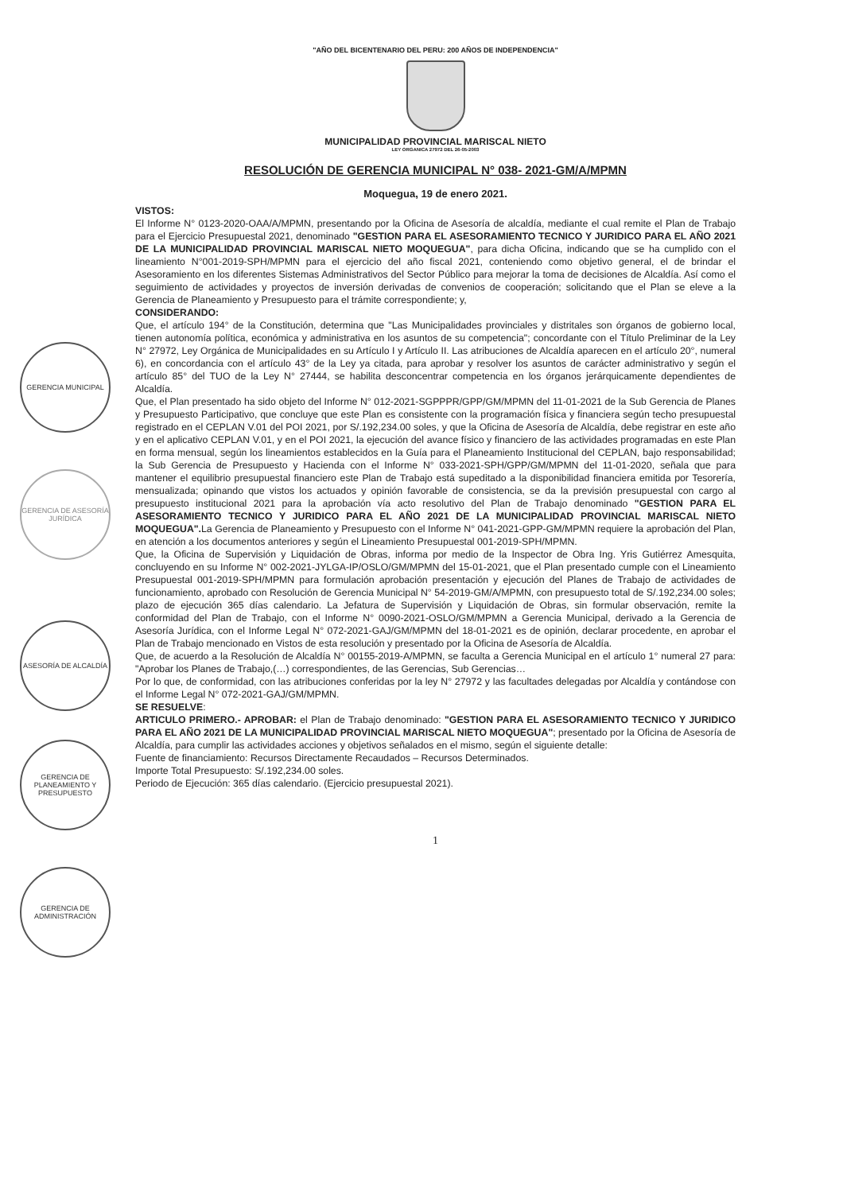GERENCIA MUNICIPAL
GERENCIA DE ASESORÍA JURÍDICA
ASESORÍA DE ALCALDÍA
GERENCIA DE PLANEAMIENTO Y PRESUPUESTO
GERENCIA DE ADMINISTRACIÓN
"AÑO DEL BICENTENARIO DEL PERU: 200 AÑOS DE INDEPENDENCIA"
MUNICIPALIDAD PROVINCIAL MARISCAL NIETO
LEY ORGANICA 27972 DEL 26-05-2003
RESOLUCIÓN DE GERENCIA MUNICIPAL N° 038- 2021-GM/A/MPMN
Moquegua, 19 de enero 2021.
VISTOS:
El Informe N° 0123-2020-OAA/A/MPMN, presentando por la Oficina de Asesoría de alcaldía, mediante el cual remite el Plan de Trabajo para el Ejercicio Presupuestal 2021, denominado "GESTION PARA EL ASESORAMIENTO TECNICO Y JURIDICO PARA EL AÑO 2021 DE LA MUNICIPALIDAD PROVINCIAL MARISCAL NIETO MOQUEGUA", para dicha Oficina, indicando que se ha cumplido con el lineamiento N°001-2019-SPH/MPMN para el ejercicio del año fiscal 2021, conteniendo como objetivo general, el de brindar el Asesoramiento en los diferentes Sistemas Administrativos del Sector Público para mejorar la toma de decisiones de Alcaldía. Así como el seguimiento de actividades y proyectos de inversión derivadas de convenios de cooperación; solicitando que el Plan se eleve a la Gerencia de Planeamiento y Presupuesto para el trámite correspondiente; y,
CONSIDERANDO:
Que, el artículo 194° de la Constitución, determina que "Las Municipalidades provinciales y distritales son órganos de gobierno local, tienen autonomía política, económica y administrativa en los asuntos de su competencia"; concordante con el Título Preliminar de la Ley N° 27972, Ley Orgánica de Municipalidades en su Artículo I y Artículo II. Las atribuciones de Alcaldía aparecen en el artículo 20°, numeral 6), en concordancia con el artículo 43° de la Ley ya citada, para aprobar y resolver los asuntos de carácter administrativo y según el artículo 85° del TUO de la Ley N° 27444, se habilita desconcentrar competencia en los órganos jerárquicamente dependientes de Alcaldía.
Que, el Plan presentado ha sido objeto del Informe N° 012-2021-SGPPPR/GPP/GM/MPMN del 11-01-2021 de la Sub Gerencia de Planes y Presupuesto Participativo, que concluye que este Plan es consistente con la programación física y financiera según techo presupuestal registrado en el CEPLAN V.01 del POI 2021, por S/.192,234.00 soles, y que la Oficina de Asesoría de Alcaldía, debe registrar en este año y en el aplicativo CEPLAN V.01, y en el POI 2021, la ejecución del avance físico y financiero de las actividades programadas en este Plan en forma mensual, según los lineamientos establecidos en la Guía para el Planeamiento Institucional del CEPLAN, bajo responsabilidad; la Sub Gerencia de Presupuesto y Hacienda con el Informe N° 033-2021-SPH/GPP/GM/MPMN del 11-01-2020, señala que para mantener el equilibrio presupuestal financiero este Plan de Trabajo está supeditado a la disponibilidad financiera emitida por Tesorería, mensualizada; opinando que vistos los actuados y opinión favorable de consistencia, se da la previsión presupuestal con cargo al presupuesto institucional 2021 para la aprobación vía acto resolutivo del Plan de Trabajo denominado "GESTION PARA EL ASESORAMIENTO TECNICO Y JURIDICO PARA EL AÑO 2021 DE LA MUNICIPALIDAD PROVINCIAL MARISCAL NIETO MOQUEGUA". La Gerencia de Planeamiento y Presupuesto con el Informe N° 041-2021-GPP-GM/MPMN requiere la aprobación del Plan, en atención a los documentos anteriores y según el Lineamiento Presupuestal 001-2019-SPH/MPMN.
Que, la Oficina de Supervisión y Liquidación de Obras, informa por medio de la Inspector de Obra Ing. Yris Gutiérrez Amesquita, concluyendo en su Informe N° 002-2021-JYLGA-IP/OSLO/GM/MPMN del 15-01-2021, que el Plan presentado cumple con el Lineamiento Presupuestal 001-2019-SPH/MPMN para formulación aprobación presentación y ejecución del Planes de Trabajo de actividades de funcionamiento, aprobado con Resolución de Gerencia Municipal N° 54-2019-GM/A/MPMN, con presupuesto total de S/.192,234.00 soles; plazo de ejecución 365 días calendario. La Jefatura de Supervisión y Liquidación de Obras, sin formular observación, remite la conformidad del Plan de Trabajo, con el Informe N° 0090-2021-OSLO/GM/MPMN a Gerencia Municipal, derivado a la Gerencia de Asesoría Jurídica, con el Informe Legal N° 072-2021-GAJ/GM/MPMN del 18-01-2021 es de opinión, declarar procedente, en aprobar el Plan de Trabajo mencionado en Vistos de esta resolución y presentado por la Oficina de Asesoría de Alcaldía.
Que, de acuerdo a la Resolución de Alcaldía N° 00155-2019-A/MPMN, se faculta a Gerencia Municipal en el artículo 1° numeral 27 para: "Aprobar los Planes de Trabajo,(…) correspondientes, de las Gerencias, Sub Gerencias…
Por lo que, de conformidad, con las atribuciones conferidas por la ley N° 27972 y las facultades delegadas por Alcaldía y contándose con el Informe Legal N° 072-2021-GAJ/GM/MPMN.
SE RESUELVE:
ARTICULO PRIMERO.- APROBAR: el Plan de Trabajo denominado: "GESTION PARA EL ASESORAMIENTO TECNICO Y JURIDICO PARA EL AÑO 2021 DE LA MUNICIPALIDAD PROVINCIAL MARISCAL NIETO MOQUEGUA"; presentado por la Oficina de Asesoría de Alcaldía, para cumplir las actividades acciones y objetivos señalados en el mismo, según el siguiente detalle:
Fuente de financiamiento: Recursos Directamente Recaudados – Recursos Determinados.
Importe Total Presupuesto: S/.192,234.00 soles.
Periodo de Ejecución: 365 días calendario. (Ejercicio presupuestal 2021).
1